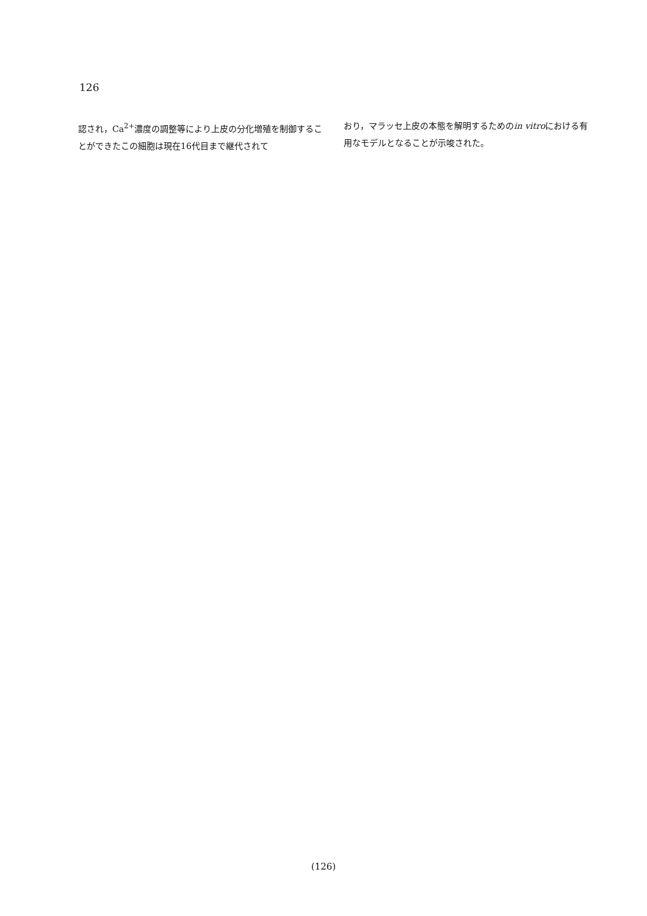126
認され，Ca<sup>2+</sup>濃度の調整等により上皮の分化増殖を制御することができたこの細胞は現在16代目まで継代されて
おり，マラッセ上皮の本態を解明するためのin vitroにおける有用なモデルとなることが示唆された。
(126)